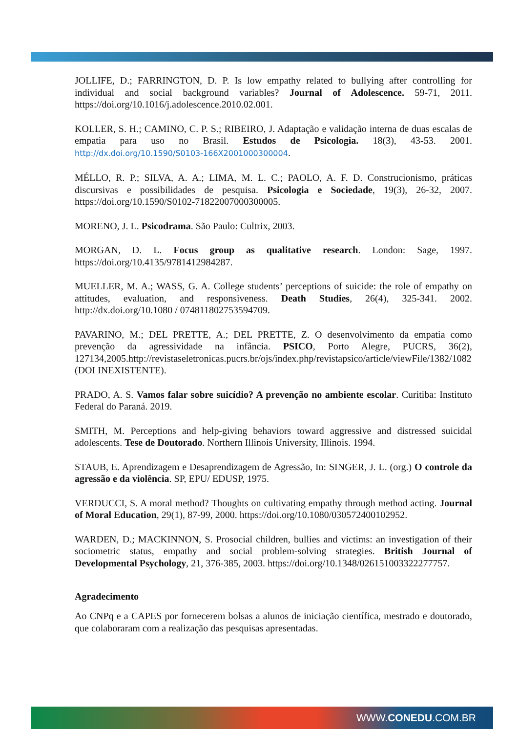JOLLIFE, D.; FARRINGTON, D. P. Is low empathy related to bullying after controlling for individual and social background variables? Journal of Adolescence. 59-71, 2011. https://doi.org/10.1016/j.adolescence.2010.02.001.
KOLLER, S. H.; CAMINO, C. P. S.; RIBEIRO, J. Adaptação e validação interna de duas escalas de empatia para uso no Brasil. Estudos de Psicologia. 18(3), 43-53. 2001. http://dx.doi.org/10.1590/S0103-166X2001000300004.
MÉLLO, R. P.; SILVA, A. A.; LIMA, M. L. C.; PAOLO, A. F. D. Construcionismo, práticas discursivas e possibilidades de pesquisa. Psicologia e Sociedade, 19(3), 26-32, 2007. https://doi.org/10.1590/S0102-71822007000300005.
MORENO, J. L. Psicodrama. São Paulo: Cultrix, 2003.
MORGAN, D. L. Focus group as qualitative research. London: Sage, 1997. https://doi.org/10.4135/9781412984287.
MUELLER, M. A.; WASS, G. A. College students’ perceptions of suicide: the role of empathy on attitudes, evaluation, and responsiveness. Death Studies, 26(4), 325-341. 2002. http://dx.doi.org/10.1080 / 074811802753594709.
PAVARINO, M.; DEL PRETTE, A.; DEL PRETTE, Z. O desenvolvimento da empatia como prevenção da agressividade na infância. PSICO, Porto Alegre, PUCRS, 36(2), 127134,2005.http://revistaseletronicas.pucrs.br/ojs/index.php/revistapsico/article/viewFile/1382/1082 (DOI INEXISTENTE).
PRADO, A. S. Vamos falar sobre suicídio? A prevenção no ambiente escolar. Curitiba: Instituto Federal do Paraná. 2019.
SMITH, M. Perceptions and help-giving behaviors toward aggressive and distressed suicidal adolescents. Tese de Doutorado. Northern Illinois University, Illinois. 1994.
STAUB, E. Aprendizagem e Desaprendizagem de Agressão, In: SINGER, J. L. (org.) O controle da agressão e da violência. SP, EPU/ EDUSP, 1975.
VERDUCCI, S. A moral method? Thoughts on cultivating empathy through method acting. Journal of Moral Education, 29(1), 87-99, 2000. https://doi.org/10.1080/030572400102952.
WARDEN, D.; MACKINNON, S. Prosocial children, bullies and victims: an investigation of their sociometric status, empathy and social problem-solving strategies. British Journal of Developmental Psychology, 21, 376-385, 2003. https://doi.org/10.1348/026151003322277757.
Agradecimento
Ao CNPq e a CAPES por fornecerem bolsas a alunos de iniciação científica, mestrado e doutorado, que colaboraram com a realização das pesquisas apresentadas.
WWW.CONEDU.COM.BR